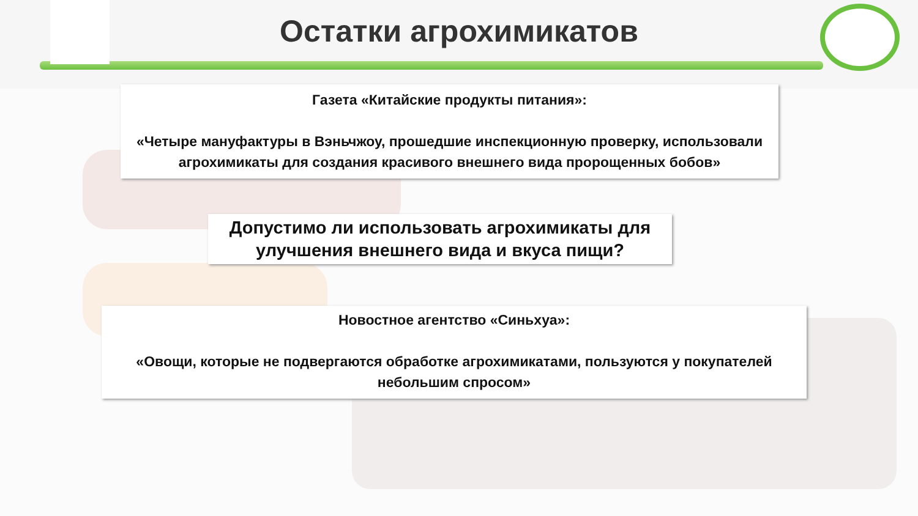Остатки агрохимикатов
Газета «Китайские продукты питания»:
«Четыре мануфактуры в Вэньчжоу, прошедшие инспекционную проверку, использовали агрохимикаты для создания красивого внешнего вида пророщенных бобов»
Допустимо ли использовать агрохимикаты для улучшения внешнего вида и вкуса пищи?
Новостное агентство «Синьхуа»:
«Овощи, которые не подвергаются обработке агрохимикатами, пользуются у покупателей небольшим спросом»